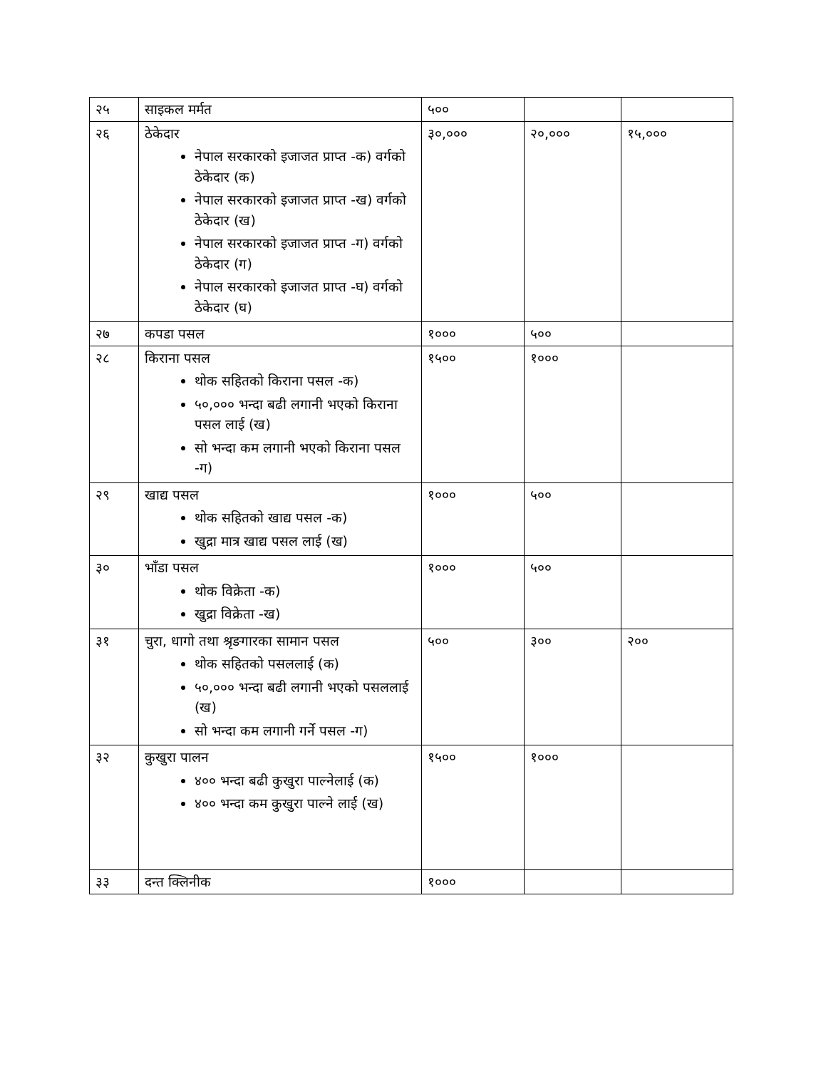| २५ | साइकल मर्मत | ५०० | | |
| २६ | ठेकेदार नेपाल सरकारको इजाजत प्राप्त -क) वर्गको ठेकेदार (क) नेपाल सरकारको इजाजत प्राप्त -ख) वर्गको ठेकेदार (ख) नेपाल सरकारको इजाजत प्राप्त -ग) वर्गको ठेकेदार (ग) नेपाल सरकारको इजाजत प्राप्त -घ) वर्गको ठेकेदार (घ) | ३०,००० | २०,००० | १५,००० |
| २७ | कपडा पसल | १००० | ५०० | |
| २८ | किराना पसल थोक सहितको किराना पसल -क) ५०,००० भन्दा बढी लगानी भएको किराना पसल लाई (ख) सो भन्दा कम लगानी भएको किराना पसल -ग) | १५०० | १००० | |
| २९ | खाद्य पसल थोक सहितको खाद्य पसल -क) खुद्रा मात्र खाद्य पसल लाई (ख) | १००० | ५०० | |
| ३० | भाँडा पसल थोक विक्रेता -क) खुद्रा विक्रेता -ख) | १००० | ५०० | |
| ३१ | चुरा, धागो तथा श्रृङगारका सामान पसल थोक सहितको पसललाई (क) ५०,००० भन्दा बढी लगानी भएको पसललाई (ख) सो भन्दा कम लगानी गर्ने पसल -ग) | ५०० | ३०० | २०० |
| ३२ | कुखुरा पालन ४०० भन्दा बढी कुखुरा पाल्नेलाई (क) ४०० भन्दा कम कुखुरा पाल्ने लाई (ख) | १५०० | १००० | |
| ३३ | दन्त क्लिनीक | १००० | | |